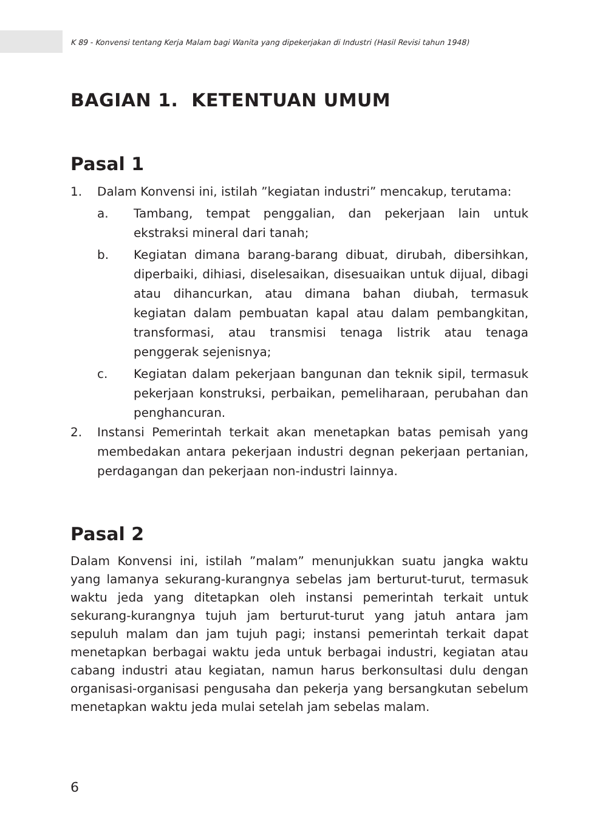K 89 - Konvensi tentang Kerja Malam bagi Wanita yang dipekerjakan di Industri (Hasil Revisi tahun 1948)
BAGIAN 1. KETENTUAN UMUM
Pasal 1
1. Dalam Konvensi ini, istilah ”kegiatan industri” mencakup, terutama:
a. Tambang, tempat penggalian, dan pekerjaan lain untuk ekstraksi mineral dari tanah;
b. Kegiatan dimana barang-barang dibuat, dirubah, dibersihkan, diperbaiki, dihiasi, diselesaikan, disesuaikan untuk dijual, dibagi atau dihancurkan, atau dimana bahan diubah, termasuk kegiatan dalam pembuatan kapal atau dalam pembangkitan, transformasi, atau transmisi tenaga listrik atau tenaga penggerak sejenisnya;
c. Kegiatan dalam pekerjaan bangunan dan teknik sipil, termasuk pekerjaan konstruksi, perbaikan, pemeliharaan, perubahan dan penghancuran.
2. Instansi Pemerintah terkait akan menetapkan batas pemisah yang membedakan antara pekerjaan industri degnan pekerjaan pertanian, perdagangan dan pekerjaan non-industri lainnya.
Pasal 2
Dalam Konvensi ini, istilah ”malam” menunjukkan suatu jangka waktu yang lamanya sekurang-kurangnya sebelas jam berturut-turut, termasuk waktu jeda yang ditetapkan oleh instansi pemerintah terkait untuk sekurang-kurangnya tujuh jam berturut-turut yang jatuh antara jam sepuluh malam dan jam tujuh pagi; instansi pemerintah terkait dapat menetapkan berbagai waktu jeda untuk berbagai industri, kegiatan atau cabang industri atau kegiatan, namun harus berkonsultasi dulu dengan organisasi-organisasi pengusaha dan pekerja yang bersangkutan sebelum menetapkan waktu jeda mulai setelah jam sebelas malam.
6